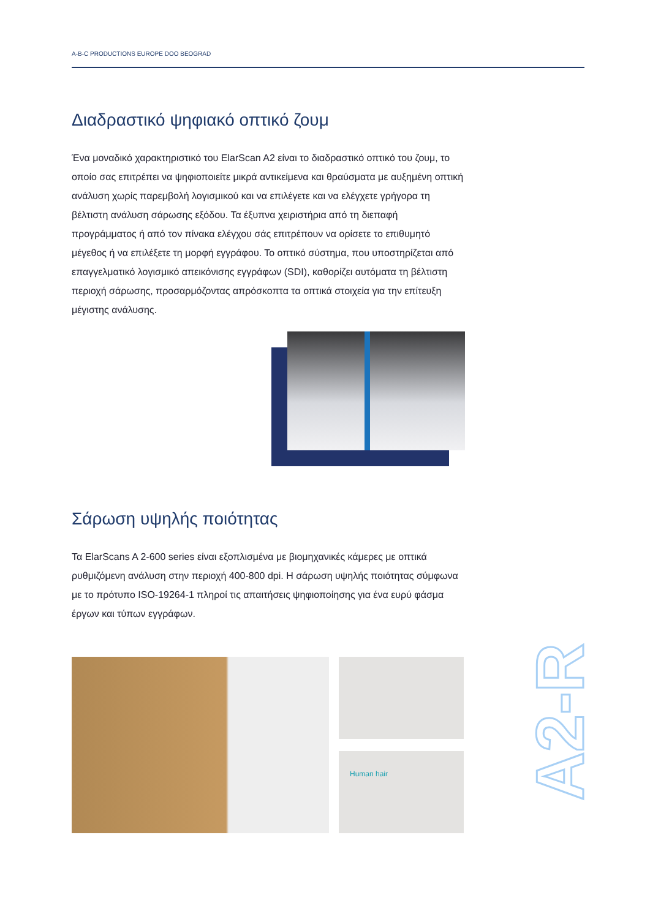A-B-C PRODUCTIONS EUROPE DOO BEOGRAD
A2-R
Διαδραστικό ψηφιακό οπτικό ζουμ
Ένα μοναδικό χαρακτηριστικό του ElarScan A2 είναι το διαδραστικό οπτικό του ζουμ, το οποίο σας επιτρέπει να ψηφιοποιείτε μικρά αντικείμενα και θραύσματα με αυξημένη οπτική ανάλυση χωρίς παρεμβολή λογισμικού και να επιλέγετε και να ελέγχετε γρήγορα τη βέλτιστη ανάλυση σάρωσης εξόδου. Τα έξυπνα χειριστήρια από τη διεπαφή προγράμματος ή από τον πίνακα ελέγχου σάς επιτρέπουν να ορίσετε το επιθυμητό μέγεθος ή να επιλέξετε τη μορφή εγγράφου. Το οπτικό σύστημα, που υποστηρίζεται από επαγγελματικό λογισμικό απεικόνισης εγγράφων (SDI), καθορίζει αυτόματα τη βέλτιστη περιοχή σάρωσης, προσαρμόζοντας απρόσκοπτα τα οπτικά στοιχεία για την επίτευξη μέγιστης ανάλυσης.
Σάρωση υψηλής ποιότητας
Τα ElarScans A 2-600 series είναι εξοπλισμένα με βιομηχανικές κάμερες με οπτικά ρυθμιζόμενη ανάλυση στην περιοχή 400-800 dpi. Η σάρωση υψηλής ποιότητας σύμφωνα με το πρότυπο ISO-19264-1 πληροί τις απαιτήσεις ψηφιοποίησης για ένα ευρύ φάσμα έργων και τύπων εγγράφων.
Human hair